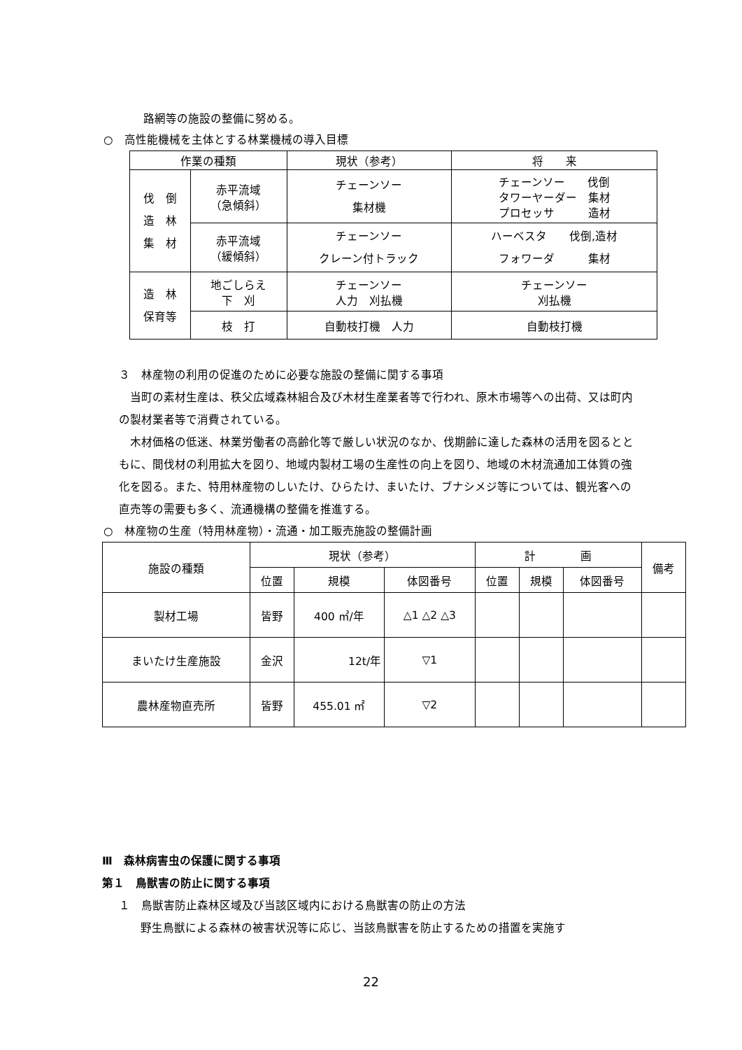路網等の施設の整備に努める。
○　高性能機械を主体とする林業機械の導入目標
| 作業の種類 | | 現状（参考） | 将 来 |
| --- | --- | --- | --- |
| 伐 倒 造 林 集 材 | 赤平流域 （急傾斜） | チェーンソー 集材機 | チェーンソー 伐倒 タワーヤーダー 集材 プロセッサ 造材 |
| | 赤平流域 （緩傾斜） | チェーンソー クレーン付トラック | ハーベスタ 伐倒,造材 フォワーダ 集材 |
| 造 林 保育等 | 地ごしらえ 下 刈 | チェーンソー 人力 刈払機 | チェーンソー 刈払機 |
| | 枝 打 | 自動枝打機 人力 | 自動枝打機 |
３　林産物の利用の促進のために必要な施設の整備に関する事項
　当町の素材生産は、秩父広域森林組合及び木材生産業者等で行われ、原木市場等への出荷、又は町内の製材業者等で消費されている。
　木材価格の低迷、林業労働者の高齢化等で厳しい状況のなか、伐期齢に達した森林の活用を図るとともに、間伐材の利用拡大を図り、地域内製材工場の生産性の向上を図り、地域の木材流通加工体質の強化を図る。また、特用林産物のしいたけ、ひらたけ、まいたけ、ブナシメジ等については、観光客への直売等の需要も多く、流通機構の整備を推進する。
○　林産物の生産（特用林産物）・流通・加工販売施設の整備計画
| 施設の種類 | 現状（参考） | | | 計 画 | | | 備考 |
| | 位置 | 規模 | 体図番号 | 位置 | 規模 | 体図番号 | |
| 製材工場 | 皆野 | 400 ㎥/年 | △1 △2 △3 | | | | |
| まいたけ生産施設 | 金沢 | 12t/年 | ▽1 | | | | |
| 農林産物直売所 | 皆野 | 455.01 ㎡ | ▽2 | | | | |
Ⅲ　森林病害虫の保護に関する事項
第１　鳥獣害の防止に関する事項
１　鳥獣害防止森林区域及び当該区域内における鳥獣害の防止の方法
野生鳥獣による森林の被害状況等に応じ、当該鳥獣害を防止するための措置を実施す
22